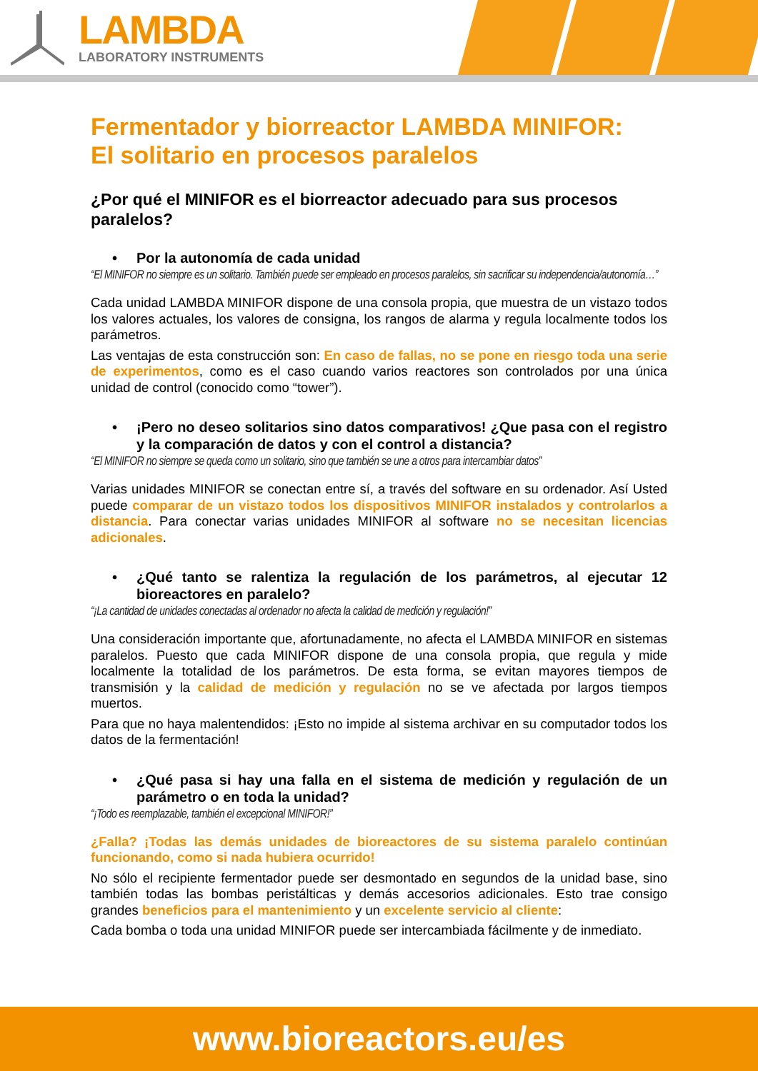LAMBDA
LABORATORY INSTRUMENTS
Fermentador y biorreactor LAMBDA MINIFOR:
El solitario en procesos paralelos
¿Por qué el MINIFOR es el biorreactor adecuado para sus procesos paralelos?
• Por la autonomía de cada unidad
“El MINIFOR no siempre es un solitario. También puede ser empleado en procesos paralelos, sin sacrificar su independencia/autonomía…”
Cada unidad LAMBDA MINIFOR dispone de una consola propia, que muestra de un vistazo todos los valores actuales, los valores de consigna, los rangos de alarma y regula localmente todos los parámetros.
Las ventajas de esta construcción son: En caso de fallas, no se pone en riesgo toda una serie de experimentos, como es el caso cuando varios reactores son controlados por una única unidad de control (conocido como “tower”).
• ¡Pero no deseo solitarios sino datos comparativos! ¿Que pasa con el registro y la comparación de datos y con el control a distancia?
“El MINIFOR no siempre se queda como un solitario, sino que también se une a otros para intercambiar datos”
Varias unidades MINIFOR se conectan entre sí, a través del software en su ordenador. Así Usted puede comparar de un vistazo todos los dispositivos MINIFOR instalados y controlarlos a distancia. Para conectar varias unidades MINIFOR al software no se necesitan licencias adicionales.
• ¿Qué tanto se ralentiza la regulación de los parámetros, al ejecutar 12 bioreactores en paralelo?
“¡La cantidad de unidades conectadas al ordenador no afecta la calidad de medición y regulación!”
Una consideración importante que, afortunadamente, no afecta el LAMBDA MINIFOR en sistemas paralelos. Puesto que cada MINIFOR dispone de una consola propia, que regula y mide localmente la totalidad de los parámetros. De esta forma, se evitan mayores tiempos de transmisión y la calidad de medición y regulación no se ve afectada por largos tiempos muertos.
Para que no haya malentendidos: ¡Esto no impide al sistema archivar en su computador todos los datos de la fermentación!
• ¿Qué pasa si hay una falla en el sistema de medición y regulación de un parámetro o en toda la unidad?
“¡Todo es reemplazable, también el excepcional MINIFOR!”
¿Falla? ¡Todas las demás unidades de bioreactores de su sistema paralelo continúan funcionando, como si nada hubiera ocurrido!
No sólo el recipiente fermentador puede ser desmontado en segundos de la unidad base, sino también todas las bombas peristálticas y demás accesorios adicionales. Esto trae consigo grandes beneficios para el mantenimiento y un excelente servicio al cliente:
Cada bomba o toda una unidad MINIFOR puede ser intercambiada fácilmente y de inmediato.
www.bioreactors.eu/es